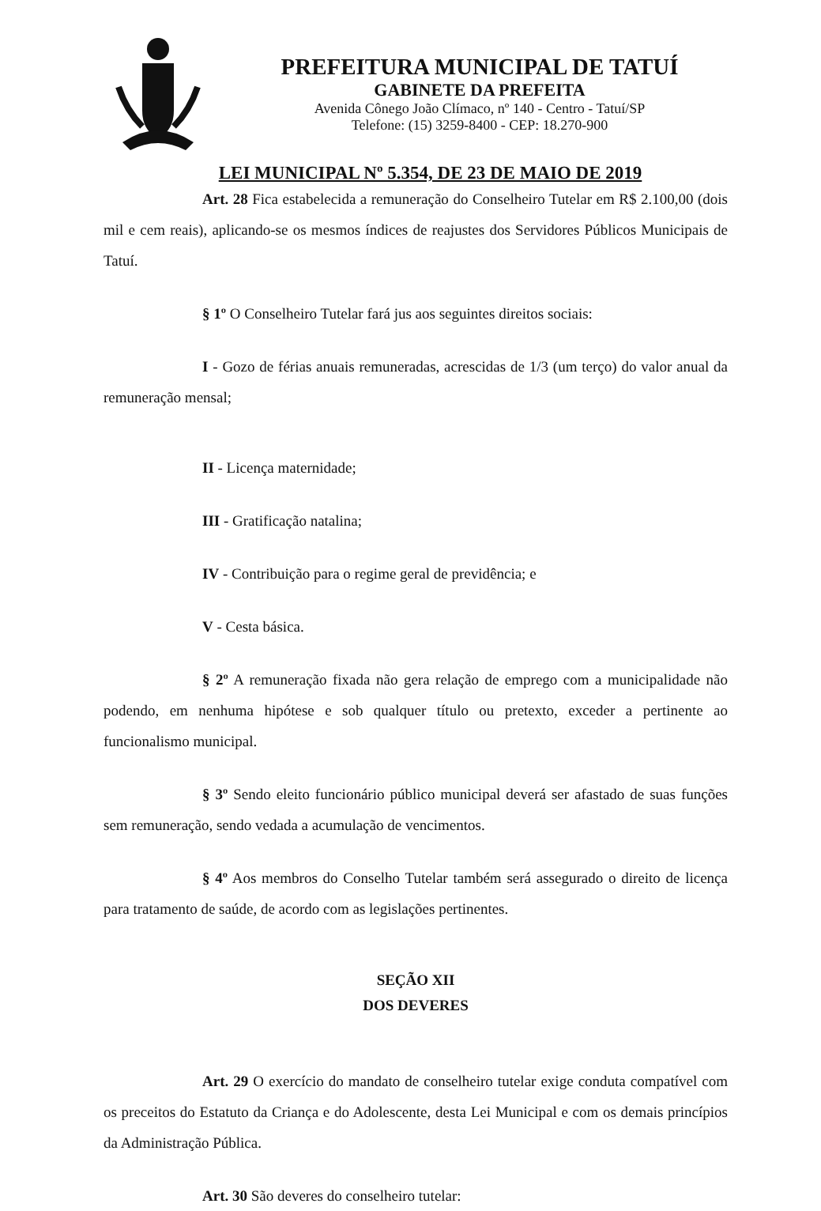PREFEITURA MUNICIPAL DE TATUÍ
GABINETE DA PREFEITA
Avenida Cônego João Clímaco, nº 140 - Centro - Tatuí/SP
Telefone: (15) 3259-8400 - CEP: 18.270-900
LEI MUNICIPAL Nº 5.354, DE 23 DE MAIO DE 2019
Art. 28 Fica estabelecida a remuneração do Conselheiro Tutelar em R$ 2.100,00 (dois mil e cem reais), aplicando-se os mesmos índices de reajustes dos Servidores Públicos Municipais de Tatuí.
§ 1º O Conselheiro Tutelar fará jus aos seguintes direitos sociais:
I - Gozo de férias anuais remuneradas, acrescidas de 1/3 (um terço) do valor anual da remuneração mensal;
II - Licença maternidade;
III - Gratificação natalina;
IV - Contribuição para o regime geral de previdência; e
V - Cesta básica.
§ 2º A remuneração fixada não gera relação de emprego com a municipalidade não podendo, em nenhuma hipótese e sob qualquer título ou pretexto, exceder a pertinente ao funcionalismo municipal.
§ 3º Sendo eleito funcionário público municipal deverá ser afastado de suas funções sem remuneração, sendo vedada a acumulação de vencimentos.
§ 4º Aos membros do Conselho Tutelar também será assegurado o direito de licença para tratamento de saúde, de acordo com as legislações pertinentes.
SEÇÃO XII
DOS DEVERES
Art. 29 O exercício do mandato de conselheiro tutelar exige conduta compatível com os preceitos do Estatuto da Criança e do Adolescente, desta Lei Municipal e com os demais princípios da Administração Pública.
Art. 30 São deveres do conselheiro tutelar: